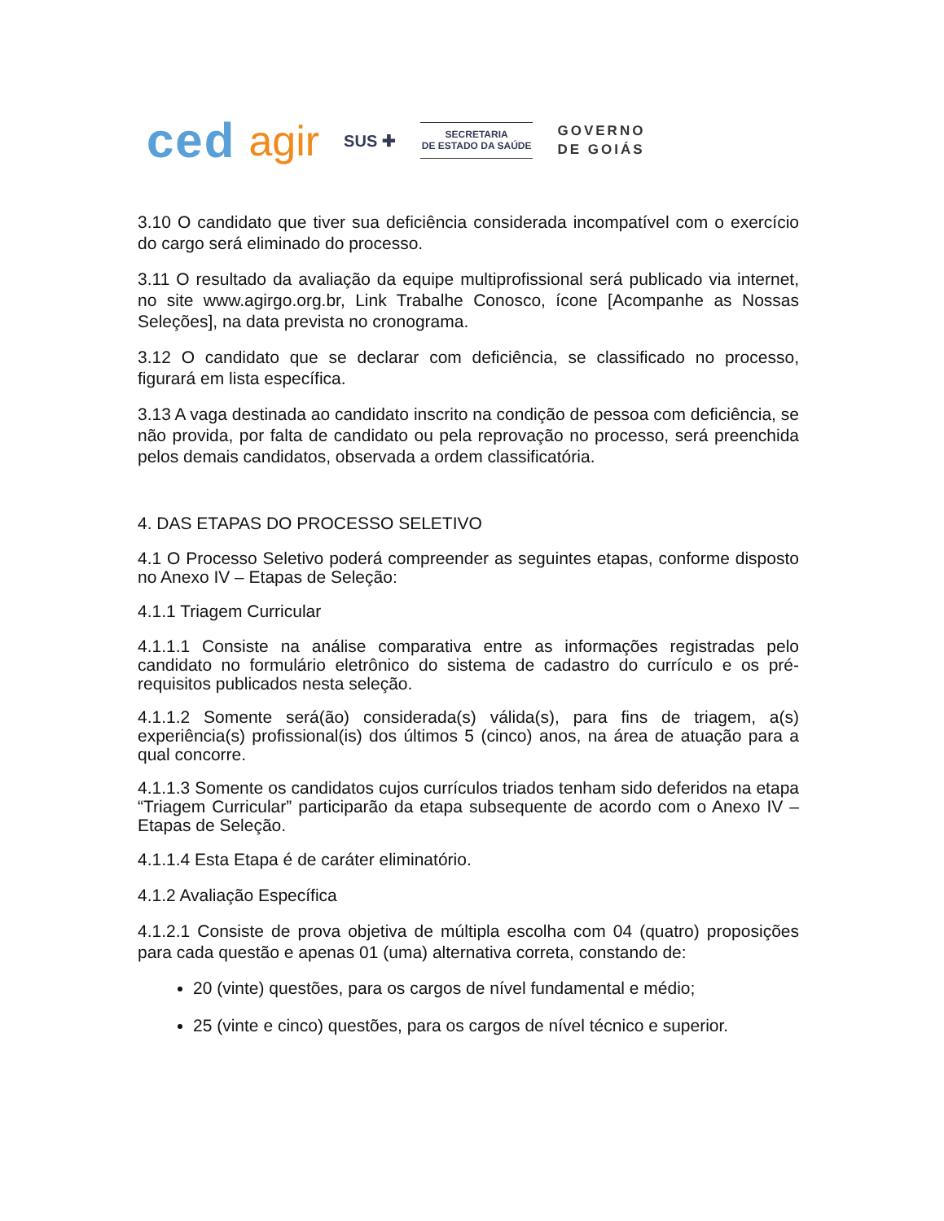ced agir SUS ✚
SECRETARIA
DE ESTADO DA SAÚDE
GOVERNO
DE GOIÁS
3.10 O candidato que tiver sua deficiência considerada incompatível com o exercício do cargo será eliminado do processo.
3.11 O resultado da avaliação da equipe multiprofissional será publicado via internet, no site www.agirgo.org.br, Link Trabalhe Conosco, ícone [Acompanhe as Nossas Seleções], na data prevista no cronograma.
3.12 O candidato que se declarar com deficiência, se classificado no processo, figurará em lista específica.
3.13 A vaga destinada ao candidato inscrito na condição de pessoa com deficiência, se não provida, por falta de candidato ou pela reprovação no processo, será preenchida pelos demais candidatos, observada a ordem classificatória.
4. DAS ETAPAS DO PROCESSO SELETIVO
4.1 O Processo Seletivo poderá compreender as seguintes etapas, conforme disposto no Anexo IV – Etapas de Seleção:
4.1.1 Triagem Curricular
4.1.1.1 Consiste na análise comparativa entre as informações registradas pelo candidato no formulário eletrônico do sistema de cadastro do currículo e os pré-requisitos publicados nesta seleção.
4.1.1.2 Somente será(ão) considerada(s) válida(s), para fins de triagem, a(s) experiência(s) profissional(is) dos últimos 5 (cinco) anos, na área de atuação para a qual concorre.
4.1.1.3 Somente os candidatos cujos currículos triados tenham sido deferidos na etapa “Triagem Curricular” participarão da etapa subsequente de acordo com o Anexo IV – Etapas de Seleção.
4.1.1.4 Esta Etapa é de caráter eliminatório.
4.1.2 Avaliação Específica
4.1.2.1 Consiste de prova objetiva de múltipla escolha com 04 (quatro) proposições para cada questão e apenas 01 (uma) alternativa correta, constando de:
20 (vinte) questões, para os cargos de nível fundamental e médio;
25 (vinte e cinco) questões, para os cargos de nível técnico e superior.